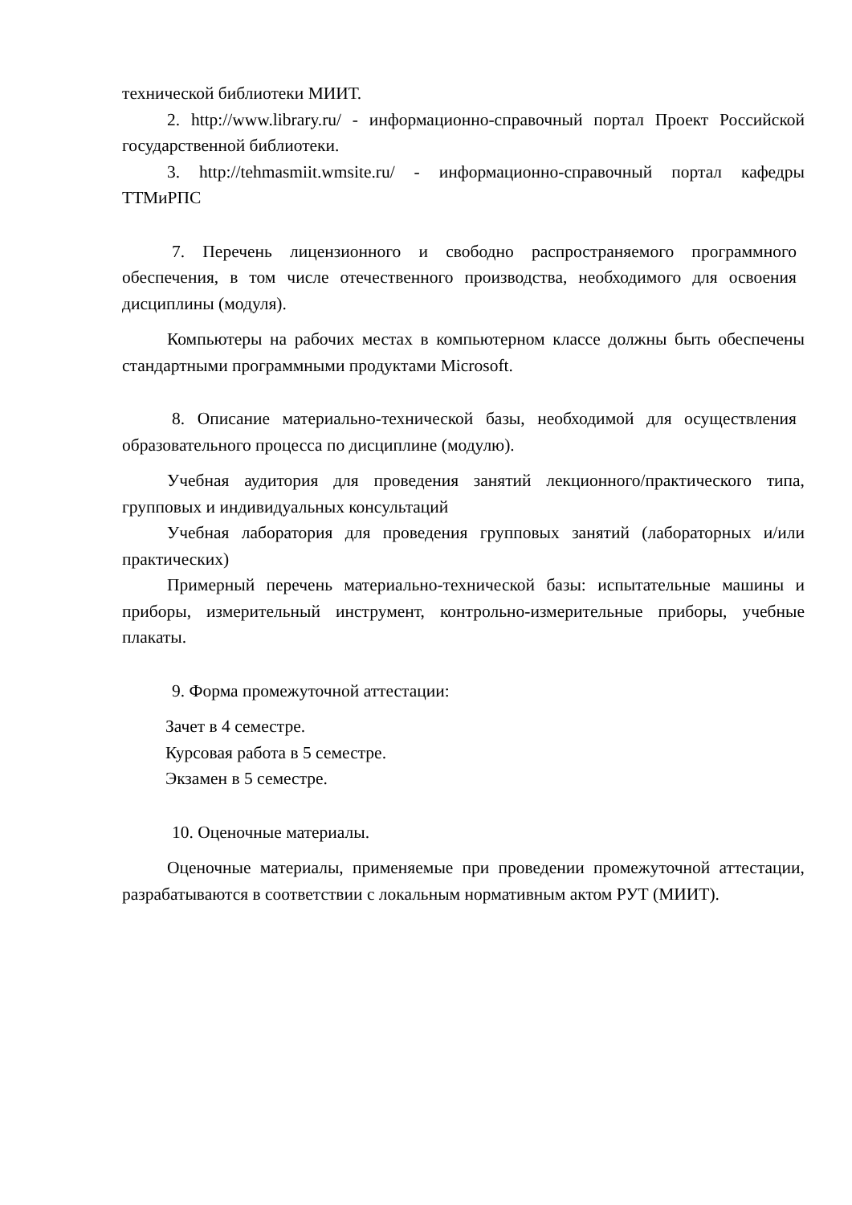технической библиотеки МИИТ.
2. http://www.library.ru/ - информационно-справочный портал Проект Российской государственной библиотеки.
3. http://tehmasmiit.wmsite.ru/ - информационно-справочный портал кафедры ТТМиРПС
7. Перечень лицензионного и свободно распространяемого программного обеспечения, в том числе отечественного производства, необходимого для освоения дисциплины (модуля).
Компьютеры на рабочих местах в компьютерном классе должны быть обеспечены стандартными программными продуктами Microsoft.
8. Описание материально-технической базы, необходимой для осуществления образовательного процесса по дисциплине (модулю).
Учебная аудитория для проведения занятий лекционного/практического типа, групповых и индивидуальных консультаций
Учебная лаборатория для проведения групповых занятий (лабораторных и/или практических)
Примерный перечень материально-технической базы: испытательные машины и приборы, измерительный инструмент, контрольно-измерительные приборы, учебные плакаты.
9. Форма промежуточной аттестации:
Зачет в 4 семестре.
Курсовая работа в 5 семестре.
Экзамен в 5 семестре.
10. Оценочные материалы.
Оценочные материалы, применяемые при проведении промежуточной аттестации, разрабатываются в соответствии с локальным нормативным актом РУТ (МИИТ).